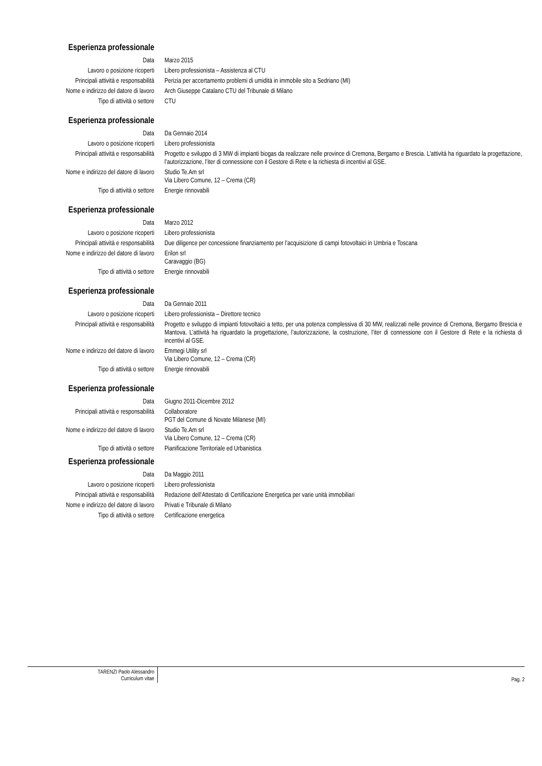Esperienza professionale
Data Marzo 2015
Lavoro o posizione ricoperti Libero professionista – Assistenza al CTU
Principali attività e responsabilità Perizia per accertamento problemi di umidità in immobile sito a Sedriano (MI)
Nome e indirizzo del datore di lavoro Arch Giuseppe Catalano CTU del Tribunale di Milano
Tipo di attività o settore CTU
Esperienza professionale
Data Da Gennaio 2014
Lavoro o posizione ricoperti Libero professionista
Principali attività e responsabilità Progetto e sviluppo di 3 MW di impianti biogas da realizzare nelle province di Cremona, Bergamo e Brescia. L’attività ha riguardato la progettazione, l’autorizzazione, l’iter di connessione con il Gestore di Rete e la richiesta di incentivi al GSE.
Nome e indirizzo del datore di lavoro Studio Te.Am srl
Via Libero Comune, 12 – Crema (CR)
Tipo di attività o settore Energie rinnovabili
Esperienza professionale
Data Marzo 2012
Lavoro o posizione ricoperti Libero professionista
Principali attività e responsabilità Due diligence per concessione finanziamento per l’acquisizione di campi fotovoltaici in Umbria e Toscana
Nome e indirizzo del datore di lavoro Erilon srl
Caravaggio (BG)
Tipo di attività o settore Energie rinnovabili
Esperienza professionale
Data Da Gennaio 2011
Lavoro o posizione ricoperti Libero professionista – Direttore tecnico
Principali attività e responsabilità Progetto e sviluppo di impianti fotovoltaici a tetto, per una potenza complessiva di 30 MW, realizzati nelle province di Cremona, Bergamo Brescia e Mantova. L’attività ha riguardato la progettazione, l’autorizzazione, la costruzione, l’iter di connessione con il Gestore di Rete e la richiesta di incentivi al GSE.
Nome e indirizzo del datore di lavoro Emmegi Utility srl
Via Libero Comune, 12 – Crema (CR)
Tipo di attività o settore Energie rinnovabili
Esperienza professionale
Data Giugno 2011-Dicembre 2012
Principali attività e responsabilità Collaboratore
PGT del Comune di Novate Milanese (MI)
Nome e indirizzo del datore di lavoro Studio Te.Am srl
Via Libero Comune, 12 – Crema (CR)
Tipo di attività o settore Pianificazione Territoriale ed Urbanistica
Esperienza professionale
Data Da Maggio 2011
Lavoro o posizione ricoperti Libero professionista
Principali attività e responsabilità Redazione dell’Attestato di Certificazione Energetica per varie unità immobiliari
Nome e indirizzo del datore di lavoro Privati e Tribunale di Milano
Tipo di attività o settore Certificazione energetica
TARENZI Paolo Alessandro
Curriculum vitae
Pag. 2